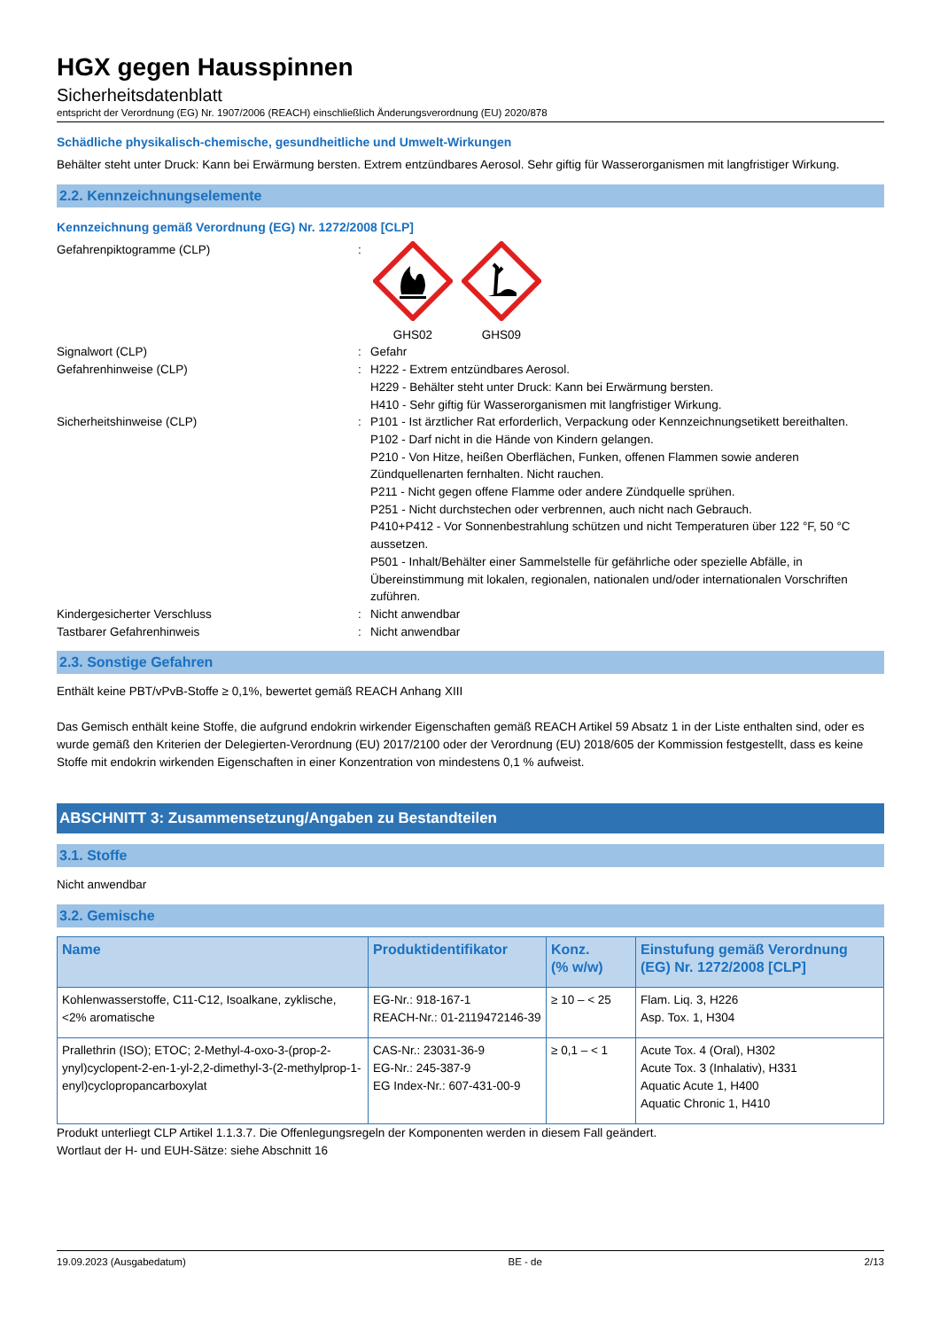HGX gegen Hausspinnen
Sicherheitsdatenblatt
entspricht der Verordnung (EG) Nr. 1907/2006 (REACH) einschließlich Änderungsverordnung (EU) 2020/878
Schädliche physikalisch-chemische, gesundheitliche und Umwelt-Wirkungen
Behälter steht unter Druck: Kann bei Erwärmung bersten. Extrem entzündbares Aerosol. Sehr giftig für Wasserorganismen mit langfristiger Wirkung.
2.2. Kennzeichnungselemente
Kennzeichnung gemäß Verordnung (EG) Nr. 1272/2008 [CLP]
Gefahrenpiktogramme (CLP) :
GHS02
GHS09
Signalwort (CLP) : Gefahr
Gefahrenhinweise (CLP) : H222 - Extrem entzündbares Aerosol.
H229 - Behälter steht unter Druck: Kann bei Erwärmung bersten.
H410 - Sehr giftig für Wasserorganismen mit langfristiger Wirkung.
Sicherheitshinweise (CLP) : P101 - Ist ärztlicher Rat erforderlich, Verpackung oder Kennzeichnungsetikett bereithalten.
P102 - Darf nicht in die Hände von Kindern gelangen.
P210 - Von Hitze, heißen Oberflächen, Funken, offenen Flammen sowie anderen Zündquellenarten fernhalten. Nicht rauchen.
P211 - Nicht gegen offene Flamme oder andere Zündquelle sprühen.
P251 - Nicht durchstechen oder verbrennen, auch nicht nach Gebrauch.
P410+P412 - Vor Sonnenbestrahlung schützen und nicht Temperaturen über 122 °F, 50 °C aussetzen.
P501 - Inhalt/Behälter einer Sammelstelle für gefährliche oder spezielle Abfälle, in Übereinstimmung mit lokalen, regionalen, nationalen und/oder internationalen Vorschriften zuführen.
Kindergesicherter Verschluss : Nicht anwendbar
Tastbarer Gefahrenhinweis : Nicht anwendbar
2.3. Sonstige Gefahren
Enthält keine PBT/vPvB-Stoffe ≥ 0,1%, bewertet gemäß REACH Anhang XIII
Das Gemisch enthält keine Stoffe, die aufgrund endokrin wirkender Eigenschaften gemäß REACH Artikel 59 Absatz 1 in der Liste enthalten sind, oder es wurde gemäß den Kriterien der Delegierten-Verordnung (EU) 2017/2100 oder der Verordnung (EU) 2018/605 der Kommission festgestellt, dass es keine Stoffe mit endokrin wirkenden Eigenschaften in einer Konzentration von mindestens 0,1 % aufweist.
ABSCHNITT 3: Zusammensetzung/Angaben zu Bestandteilen
3.1. Stoffe
Nicht anwendbar
3.2. Gemische
| Name | Produktidentifikator | Konz. (% w/w) | Einstufung gemäß Verordnung (EG) Nr. 1272/2008 [CLP] |
| --- | --- | --- | --- |
| Kohlenwasserstoffe, C11-C12, Isoalkane, zyklische, <2% aromatische | EG-Nr.: 918-167-1 REACH-Nr.: 01-2119472146-39 | ≥ 10 – < 25 | Flam. Liq. 3, H226 Asp. Tox. 1, H304 |
| Prallethrin (ISO); ETOC; 2-Methyl-4-oxo-3-(prop-2-ynyl)cyclopent-2-en-1-yl-2,2-dimethyl-3-(2-methylprop-1-enyl)cyclopropancarboxylat | CAS-Nr.: 23031-36-9 EG-Nr.: 245-387-9 EG Index-Nr.: 607-431-00-9 | ≥ 0,1 – < 1 | Acute Tox. 4 (Oral), H302 Acute Tox. 3 (Inhalativ), H331 Aquatic Acute 1, H400 Aquatic Chronic 1, H410 |
Produkt unterliegt CLP Artikel 1.1.3.7. Die Offenlegungsregeln der Komponenten werden in diesem Fall geändert.
Wortlaut der H- und EUH-Sätze: siehe Abschnitt 16
19.09.2023 (Ausgabedatum) BE - de 2/13